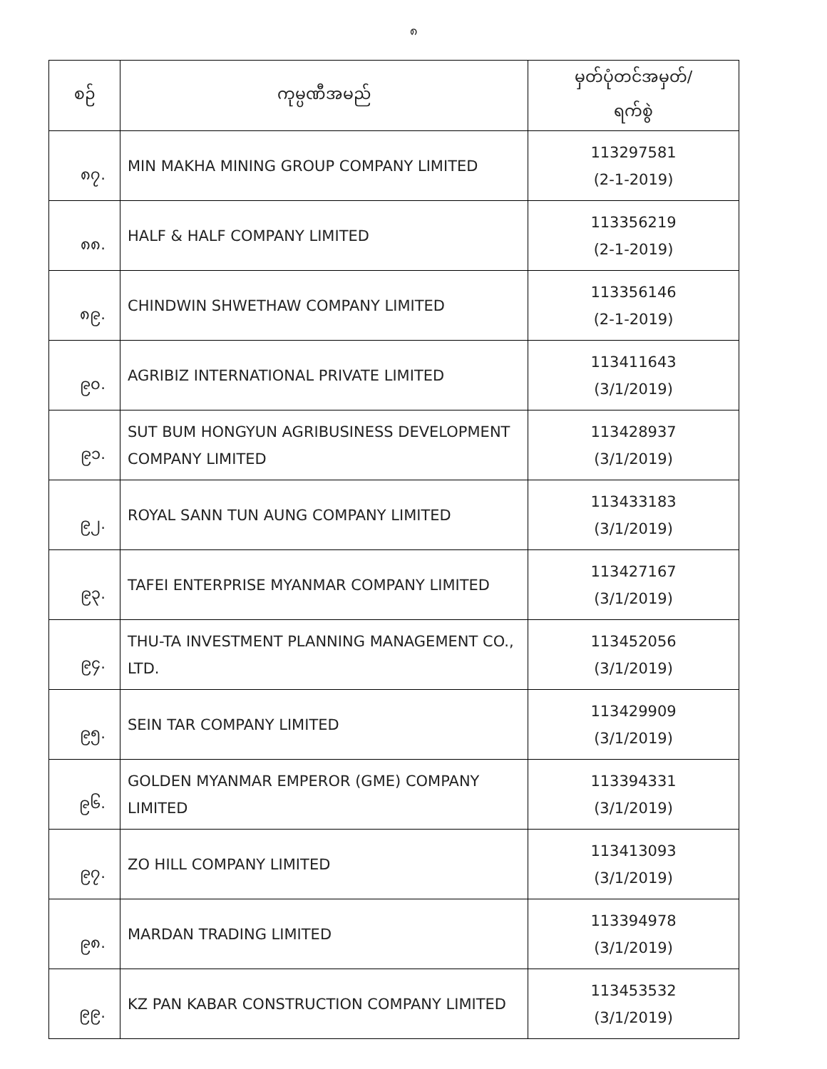၈
| စဉ် | ကုမ္ပဏီအမည် | မှတ်ပုံတင်အမှတ်/ ရက်စွဲ |
| --- | --- | --- |
| ၈၇. | MIN MAKHA MINING GROUP COMPANY LIMITED | 113297581 (2-1-2019) |
| ၈၈. | HALF & HALF COMPANY LIMITED | 113356219 (2-1-2019) |
| ၈၉. | CHINDWIN SHWETHAW COMPANY LIMITED | 113356146 (2-1-2019) |
| ၉၀. | AGRIBIZ INTERNATIONAL PRIVATE LIMITED | 113411643 (3/1/2019) |
| ၉၁. | SUT BUM HONGYUN AGRIBUSINESS DEVELOPMENT COMPANY LIMITED | 113428937 (3/1/2019) |
| ၉၂. | ROYAL SANN TUN AUNG COMPANY LIMITED | 113433183 (3/1/2019) |
| ၉၃. | TAFEI ENTERPRISE MYANMAR COMPANY LIMITED | 113427167 (3/1/2019) |
| ၉၄. | THU-TA INVESTMENT PLANNING MANAGEMENT CO., LTD. | 113452056 (3/1/2019) |
| ၉၅. | SEIN TAR COMPANY LIMITED | 113429909 (3/1/2019) |
| ၉၆. | GOLDEN MYANMAR EMPEROR (GME) COMPANY LIMITED | 113394331 (3/1/2019) |
| ၉၇. | ZO HILL COMPANY LIMITED | 113413093 (3/1/2019) |
| ၉၈. | MARDAN TRADING LIMITED | 113394978 (3/1/2019) |
| ၉၉. | KZ PAN KABAR CONSTRUCTION COMPANY LIMITED | 113453532 (3/1/2019) |